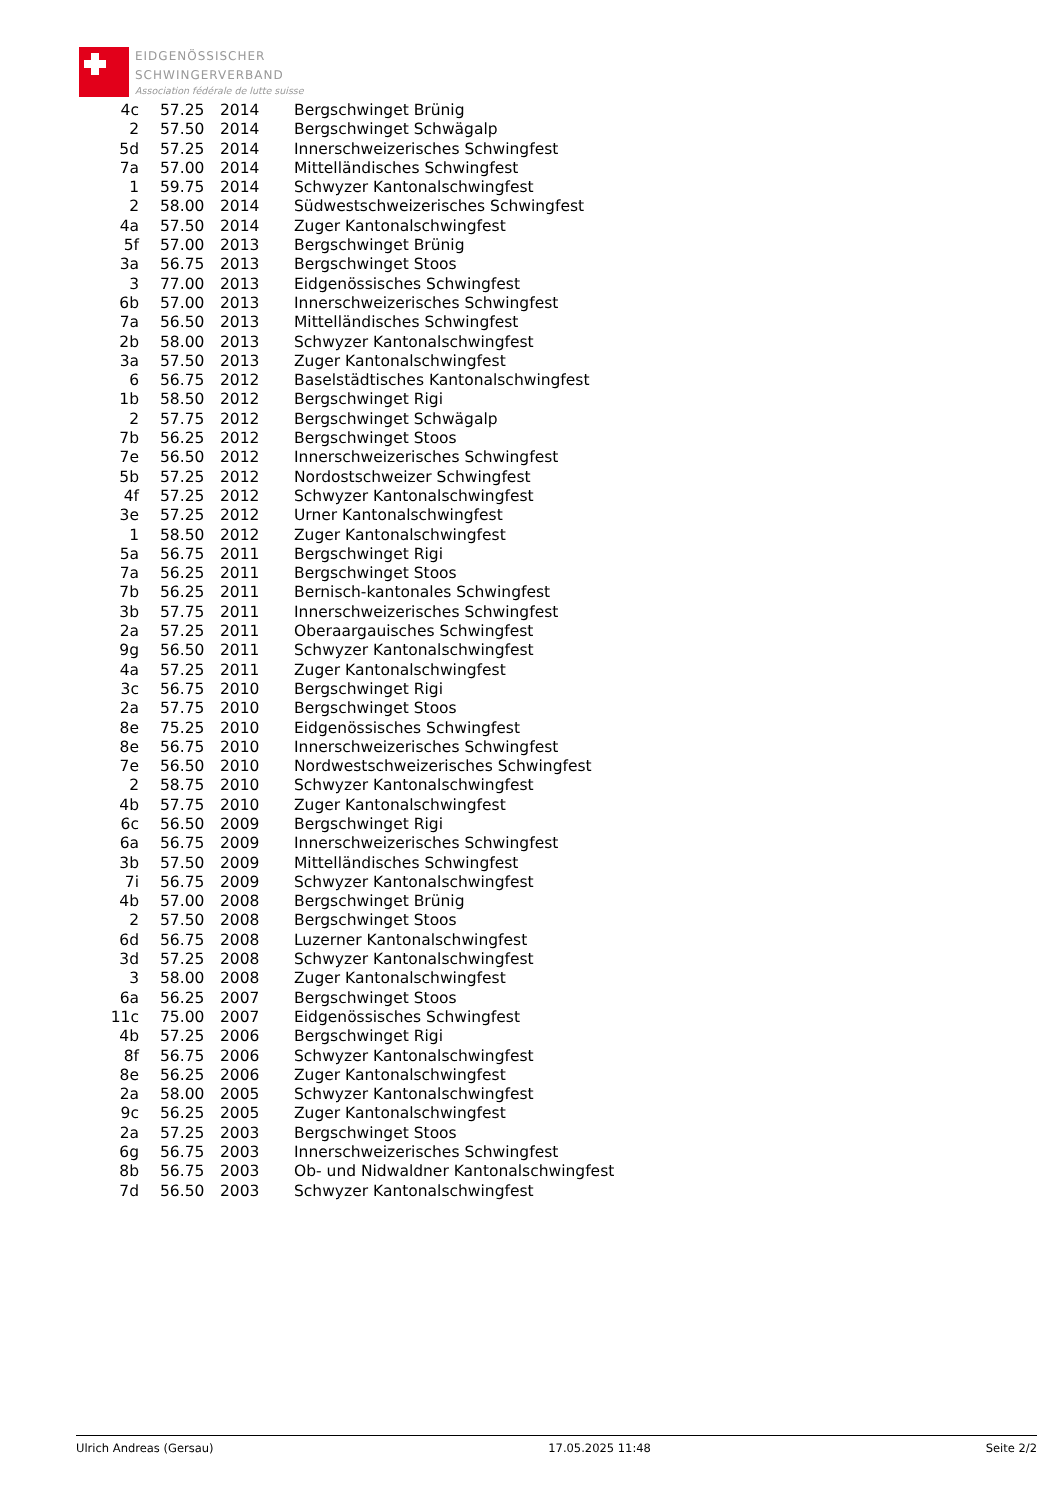EIDGENÖSSISCHER
SCHWINGERVERBAND
Association fédérale de lutte suisse
| 4c | 57.25 | 2014 | Bergschwinget Brünig |
| 2 | 57.50 | 2014 | Bergschwinget Schwägalp |
| 5d | 57.25 | 2014 | Innerschweizerisches Schwingfest |
| 7a | 57.00 | 2014 | Mittelländisches Schwingfest |
| 1 | 59.75 | 2014 | Schwyzer Kantonalschwingfest |
| 2 | 58.00 | 2014 | Südwestschweizerisches Schwingfest |
| 4a | 57.50 | 2014 | Zuger Kantonalschwingfest |
| 5f | 57.00 | 2013 | Bergschwinget Brünig |
| 3a | 56.75 | 2013 | Bergschwinget Stoos |
| 3 | 77.00 | 2013 | Eidgenössisches Schwingfest |
| 6b | 57.00 | 2013 | Innerschweizerisches Schwingfest |
| 7a | 56.50 | 2013 | Mittelländisches Schwingfest |
| 2b | 58.00 | 2013 | Schwyzer Kantonalschwingfest |
| 3a | 57.50 | 2013 | Zuger Kantonalschwingfest |
| 6 | 56.75 | 2012 | Baselstädtisches Kantonalschwingfest |
| 1b | 58.50 | 2012 | Bergschwinget Rigi |
| 2 | 57.75 | 2012 | Bergschwinget Schwägalp |
| 7b | 56.25 | 2012 | Bergschwinget Stoos |
| 7e | 56.50 | 2012 | Innerschweizerisches Schwingfest |
| 5b | 57.25 | 2012 | Nordostschweizer Schwingfest |
| 4f | 57.25 | 2012 | Schwyzer Kantonalschwingfest |
| 3e | 57.25 | 2012 | Urner Kantonalschwingfest |
| 1 | 58.50 | 2012 | Zuger Kantonalschwingfest |
| 5a | 56.75 | 2011 | Bergschwinget Rigi |
| 7a | 56.25 | 2011 | Bergschwinget Stoos |
| 7b | 56.25 | 2011 | Bernisch-kantonales Schwingfest |
| 3b | 57.75 | 2011 | Innerschweizerisches Schwingfest |
| 2a | 57.25 | 2011 | Oberaargauisches Schwingfest |
| 9g | 56.50 | 2011 | Schwyzer Kantonalschwingfest |
| 4a | 57.25 | 2011 | Zuger Kantonalschwingfest |
| 3c | 56.75 | 2010 | Bergschwinget Rigi |
| 2a | 57.75 | 2010 | Bergschwinget Stoos |
| 8e | 75.25 | 2010 | Eidgenössisches Schwingfest |
| 8e | 56.75 | 2010 | Innerschweizerisches Schwingfest |
| 7e | 56.50 | 2010 | Nordwestschweizerisches Schwingfest |
| 2 | 58.75 | 2010 | Schwyzer Kantonalschwingfest |
| 4b | 57.75 | 2010 | Zuger Kantonalschwingfest |
| 6c | 56.50 | 2009 | Bergschwinget Rigi |
| 6a | 56.75 | 2009 | Innerschweizerisches Schwingfest |
| 3b | 57.50 | 2009 | Mittelländisches Schwingfest |
| 7i | 56.75 | 2009 | Schwyzer Kantonalschwingfest |
| 4b | 57.00 | 2008 | Bergschwinget Brünig |
| 2 | 57.50 | 2008 | Bergschwinget Stoos |
| 6d | 56.75 | 2008 | Luzerner Kantonalschwingfest |
| 3d | 57.25 | 2008 | Schwyzer Kantonalschwingfest |
| 3 | 58.00 | 2008 | Zuger Kantonalschwingfest |
| 6a | 56.25 | 2007 | Bergschwinget Stoos |
| 11c | 75.00 | 2007 | Eidgenössisches Schwingfest |
| 4b | 57.25 | 2006 | Bergschwinget Rigi |
| 8f | 56.75 | 2006 | Schwyzer Kantonalschwingfest |
| 8e | 56.25 | 2006 | Zuger Kantonalschwingfest |
| 2a | 58.00 | 2005 | Schwyzer Kantonalschwingfest |
| 9c | 56.25 | 2005 | Zuger Kantonalschwingfest |
| 2a | 57.25 | 2003 | Bergschwinget Stoos |
| 6g | 56.75 | 2003 | Innerschweizerisches Schwingfest |
| 8b | 56.75 | 2003 | Ob- und Nidwaldner Kantonalschwingfest |
| 7d | 56.50 | 2003 | Schwyzer Kantonalschwingfest |
Ulrich Andreas (Gersau) 17.05.2025 11:48 Seite 2/2